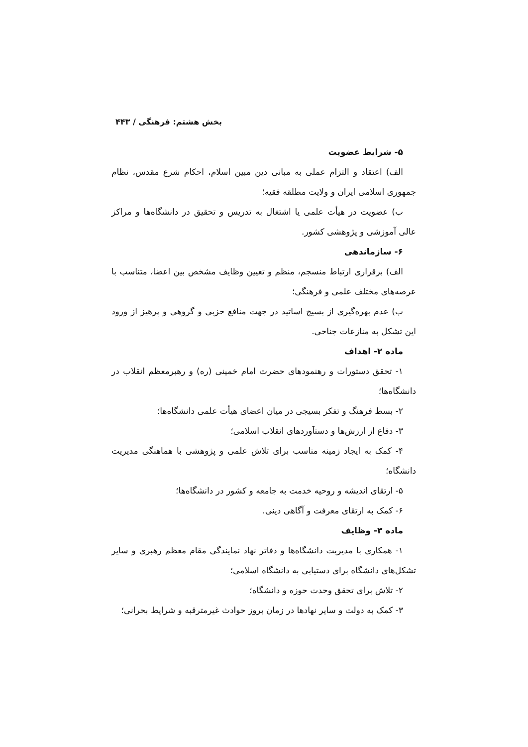بخش هشتم: فرهنگی / ۴۴۳
۵- شرایط عضویت
الف) اعتقاد و التزام عملی به مبانی دین مبین اسلام، احکام شرع مقدس، نظام جمهوری اسلامی ایران و ولایت مطلقه فقیه؛
ب) عضویت در هیأت علمی یا اشتغال به تدریس و تحقیق در دانشگاه‌ها و مراکز عالی آموزشی و پژوهشی کشور.
۶- سازماندهی
الف) برقراری ارتباط منسجم، منظم و تعیین وظایف مشخص بین اعضا، متناسب با عرصه‌های مختلف علمی و فرهنگی؛
ب) عدم بهره‌گیری از بسیج اساتید در جهت منافع حزبی و گروهی و پرهیز از ورود این تشکل به منازعات جناحی.
ماده ۲- اهداف
۱- تحقق دستورات و رهنمودهای حضرت امام خمینی (ره) و رهبرمعظم انقلاب در دانشگاه‌ها؛
۲- بسط فرهنگ و تفکر بسیجی در میان اعضای هیأت علمی دانشگاه‌ها؛
۳- دفاع از ارزش‌ها و دستآوردهای انقلاب اسلامی؛
۴- کمک به ایجاد زمینه مناسب برای تلاش علمی و پژوهشی با هماهنگی مدیریت دانشگاه؛
۵- ارتقای اندیشه و روحیه خدمت به جامعه و کشور در دانشگاه‌ها؛
۶- کمک به ارتقای معرفت و آگاهی دینی.
ماده ۳- وظایف
۱- همکاری با مدیریت دانشگاه‌ها و دفاتر نهاد نمایندگی مقام معظم رهبری و سایر تشکل‌های دانشگاه برای دستیابی به دانشگاه اسلامی؛
۲- تلاش برای تحقق وحدت حوزه و دانشگاه؛
۳- کمک به دولت و سایر نهادها در زمان بروز حوادث غیرمترقبه و شرایط بحرانی؛